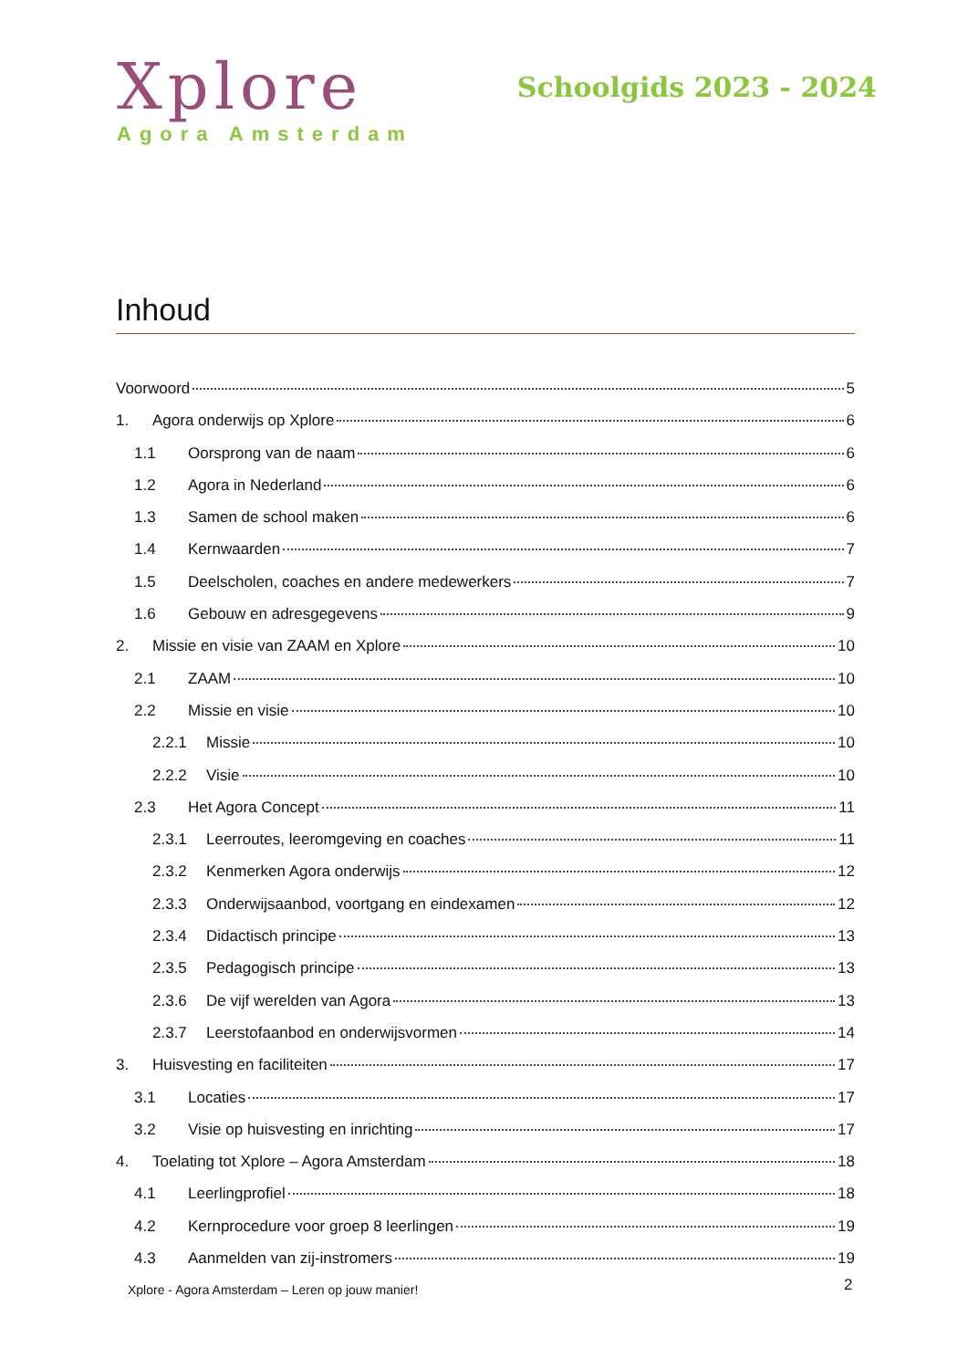Xplore
Agora Amsterdam
Schoolgids 2023 - 2024
Inhoud
Voorwoord 5
1. Agora onderwijs op Xplore 6
1.1 Oorsprong van de naam 6
1.2 Agora in Nederland 6
1.3 Samen de school maken 6
1.4 Kernwaarden 7
1.5 Deelscholen, coaches en andere medewerkers 7
1.6 Gebouw en adresgegevens 9
2. Missie en visie van ZAAM en Xplore 10
2.1 ZAAM 10
2.2 Missie en visie 10
2.2.1 Missie 10
2.2.2 Visie 10
2.3 Het Agora Concept 11
2.3.1 Leerroutes, leeromgeving en coaches 11
2.3.2 Kenmerken Agora onderwijs 12
2.3.3 Onderwijsaanbod, voortgang en eindexamen 12
2.3.4 Didactisch principe 13
2.3.5 Pedagogisch principe 13
2.3.6 De vijf werelden van Agora 13
2.3.7 Leerstofaanbod en onderwijsvormen 14
3. Huisvesting en faciliteiten 17
3.1 Locaties 17
3.2 Visie op huisvesting en inrichting 17
4. Toelating tot Xplore – Agora Amsterdam 18
4.1 Leerlingprofiel 18
4.2 Kernprocedure voor groep 8 leerlingen 19
4.3 Aanmelden van zij-instromers 19
Xplore - Agora Amsterdam – Leren op jouw manier!
2